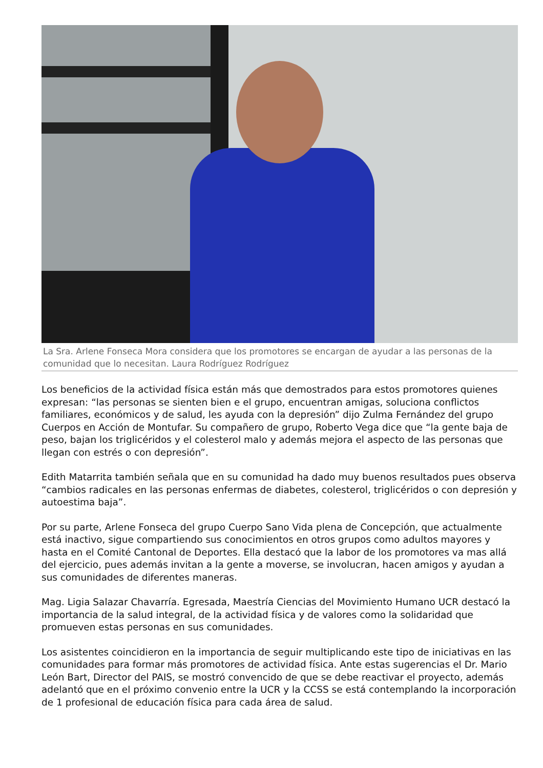La Sra. Arlene Fonseca Mora considera que los promotores se encargan de ayudar a las personas de la comunidad que lo necesitan. Laura Rodríguez Rodríguez
Los beneficios de la actividad física están más que demostrados para estos promotores quienes expresan: “las personas se sienten bien e el grupo, encuentran amigas, soluciona conflictos familiares, económicos y de salud, les ayuda con la depresión” dijo Zulma Fernández del grupo Cuerpos en Acción de Montufar. Su compañero de grupo, Roberto Vega dice que “la gente baja de peso, bajan los triglicéridos y el colesterol malo y además mejora el aspecto de las personas que llegan con estrés o con depresión”.
Edith Matarrita también señala que en su comunidad ha dado muy buenos resultados pues observa “cambios radicales en las personas enfermas de diabetes, colesterol, triglicéridos o con depresión y autoestima baja”.
Por su parte, Arlene Fonseca del grupo Cuerpo Sano Vida plena de Concepción, que actualmente está inactivo, sigue compartiendo sus conocimientos en otros grupos como adultos mayores y hasta en el Comité Cantonal de Deportes. Ella destacó que la labor de los promotores va mas allá del ejercicio, pues además invitan a la gente a moverse, se involucran, hacen amigos y ayudan a sus comunidades de diferentes maneras.
Mag. Ligia Salazar Chavarría. Egresada, Maestría Ciencias del Movimiento Humano UCR destacó la importancia de la salud integral, de la actividad física y de valores como la solidaridad que promueven estas personas en sus comunidades.
Los asistentes coincidieron en la importancia de seguir multiplicando este tipo de iniciativas en las comunidades para formar más promotores de actividad física. Ante estas sugerencias el Dr. Mario León Bart, Director del PAIS, se mostró convencido de que se debe reactivar el proyecto, además adelantó que en el próximo convenio entre la UCR y la CCSS se está contemplando la incorporación de 1 profesional de educación física para cada área de salud.